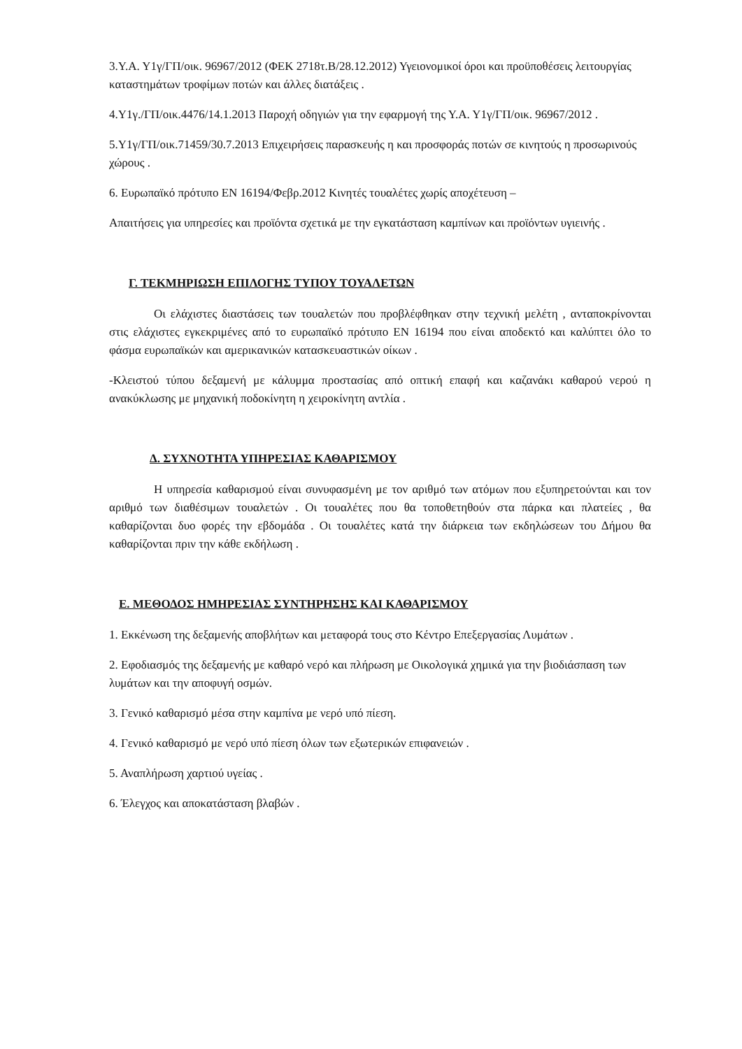3.Υ.Α. Υ1γ/ΓΠ/οικ. 96967/2012 (ΦΕΚ 2718τ.Β/28.12.2012) Υγειονομικοί όροι και προϋποθέσεις λειτουργίας καταστημάτων τροφίμων ποτών και άλλες διατάξεις .
4.Υ1γ./ΓΠ/οικ.4476/14.1.2013 Παροχή οδηγιών για την εφαρμογή της Υ.Α. Υ1γ/ΓΠ/οικ. 96967/2012 .
5.Υ1γ/ΓΠ/οικ.71459/30.7.2013 Επιχειρήσεις παρασκευής η και προσφοράς ποτών σε κινητούς η προσωρινούς χώρους .
6. Ευρωπαϊκό πρότυπο ΕΝ 16194/Φεβρ.2012 Κινητές τουαλέτες χωρίς αποχέτευση –
Απαιτήσεις για υπηρεσίες και προϊόντα σχετικά με την εγκατάσταση καμπίνων και προϊόντων υγιεινής .
Γ. ΤΕΚΜΗΡΙΩΣΗ ΕΠΙΛΟΓΗΣ ΤΥΠΟΥ ΤΟΥΑΛΕΤΩΝ
Οι ελάχιστες διαστάσεις των τουαλετών που προβλέφθηκαν στην τεχνική μελέτη , ανταποκρίνονται στις ελάχιστες εγκεκριμένες από το ευρωπαϊκό πρότυπο ΕΝ 16194 που είναι αποδεκτό και καλύπτει όλο το φάσμα ευρωπαϊκών και αμερικανικών κατασκευαστικών οίκων .
-Κλειστού τύπου δεξαμενή με κάλυμμα προστασίας από οπτική επαφή και καζανάκι καθαρού νερού η ανακύκλωσης με μηχανική ποδοκίνητη η χειροκίνητη αντλία .
Δ. ΣΥΧΝΟΤΗΤΑ ΥΠΗΡΕΣΙΑΣ ΚΑΘΑΡΙΣΜΟΥ
Η υπηρεσία καθαρισμού είναι συνυφασμένη με τον αριθμό των ατόμων που εξυπηρετούνται και τον αριθμό των διαθέσιμων τουαλετών . Οι τουαλέτες που θα τοποθετηθούν στα πάρκα και πλατείες , θα καθαρίζονται δυο φορές την εβδομάδα . Οι τουαλέτες κατά την διάρκεια των εκδηλώσεων του Δήμου θα καθαρίζονται πριν την κάθε εκδήλωση .
Ε. ΜΕΘΟΔΟΣ ΗΜΗΡΕΣΙΑΣ ΣΥΝΤΗΡΗΣΗΣ ΚΑΙ ΚΑΘΑΡΙΣΜΟΥ
1. Εκκένωση της δεξαμενής αποβλήτων και μεταφορά τους στο Κέντρο Επεξεργασίας Λυμάτων .
2. Εφοδιασμός της δεξαμενής με καθαρό νερό και πλήρωση με Οικολογικά χημικά για την βιοδιάσπαση των λυμάτων και την αποφυγή οσμών.
3. Γενικό καθαρισμό μέσα στην καμπίνα με νερό υπό πίεση.
4. Γενικό καθαρισμό με νερό υπό πίεση όλων των εξωτερικών επιφανειών .
5. Αναπλήρωση χαρτιού υγείας .
6. Έλεγχος και αποκατάσταση βλαβών .